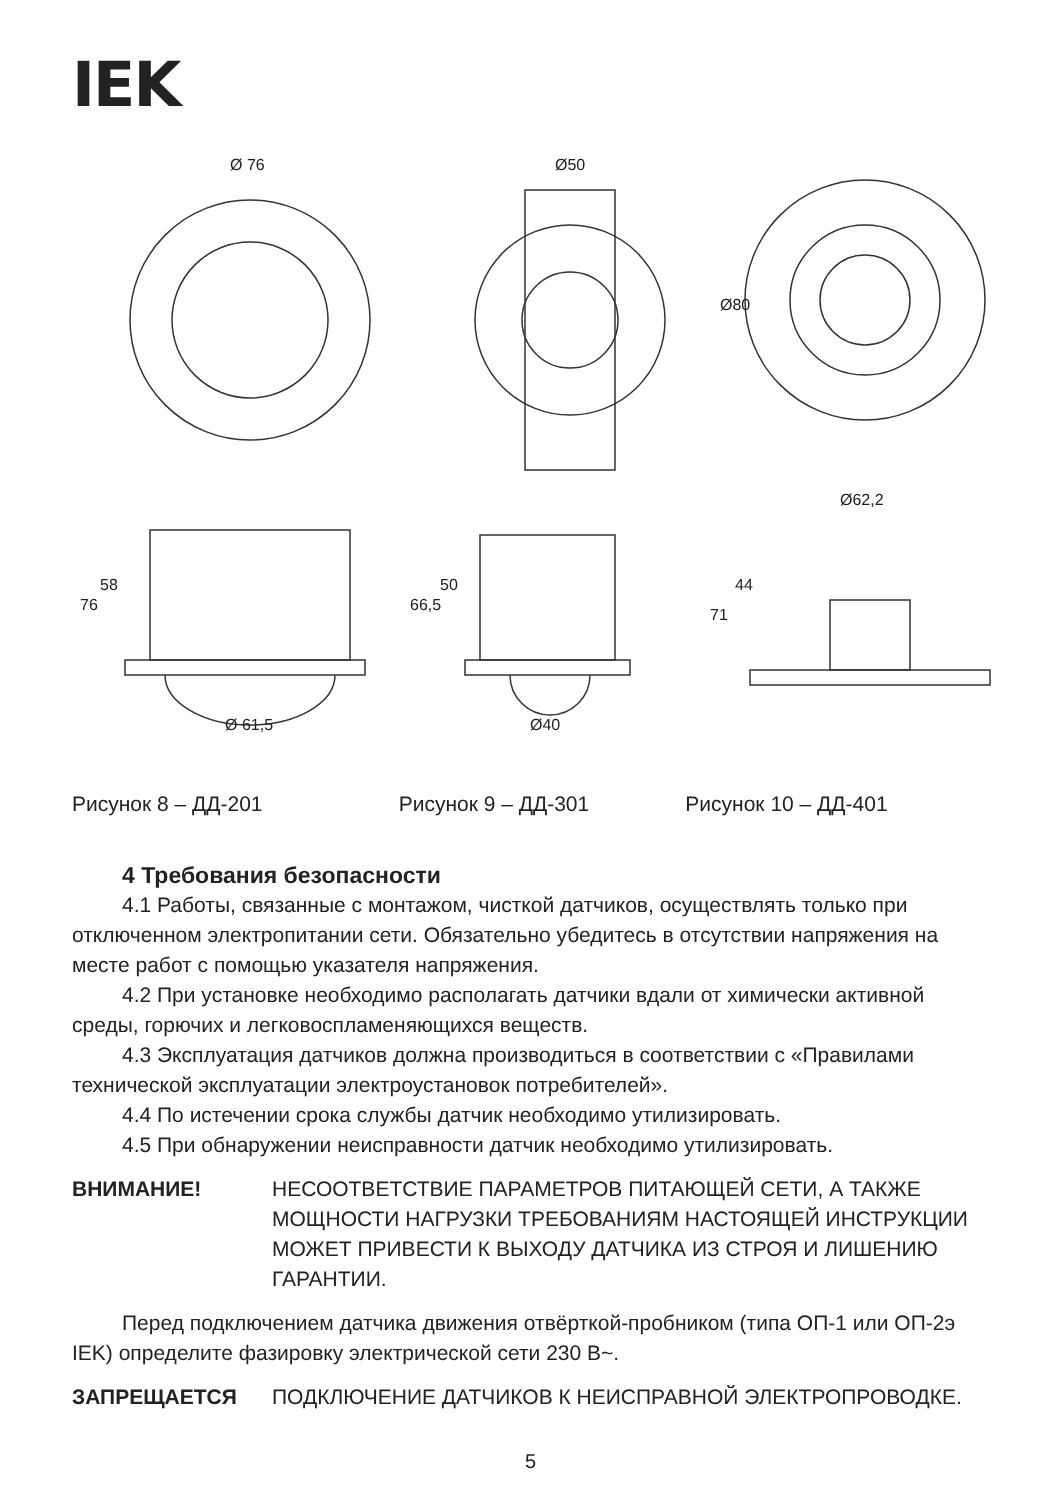IEK
Ø 76
Ø50
Ø80
Ø 61,5
Ø40
Ø62,2
76
58
66,5
50
71
44
Рисунок 8 – ДД-201 Рисунок 9 – ДД-301 Рисунок 10 – ДД-401
4 Требования безопасности
4.1 Работы, связанные с монтажом, чисткой датчиков, осуществлять только при отключенном электропитании сети. Обязательно убедитесь в отсутствии напряжения на месте работ с помощью указателя напряжения.
4.2 При установке необходимо располагать датчики вдали от химически активной среды, горючих и легковоспламеняющихся веществ.
4.3 Эксплуатация датчиков должна производиться в соответствии с «Правилами технической эксплуатации электроустановок потребителей».
4.4 По истечении срока службы датчик необходимо утилизировать.
4.5 При обнаружении неисправности датчик необходимо утилизировать.
ВНИМАНИЕ! НЕСООТВЕТСТВИЕ ПАРАМЕТРОВ ПИТАЮЩЕЙ СЕТИ, А ТАКЖЕ МОЩНОСТИ НАГРУЗКИ ТРЕБОВАНИЯМ НАСТОЯЩЕЙ ИНСТРУКЦИИ МОЖЕТ ПРИВЕСТИ К ВЫХОДУ ДАТЧИКА ИЗ СТРОЯ И ЛИШЕНИЮ ГАРАНТИИ.
Перед подключением датчика движения отвёрткой-пробником (типа ОП-1 или ОП-2э IEK) определите фазировку электрической сети 230 В~.
ЗАПРЕЩАЕТСЯ ПОДКЛЮЧЕНИЕ ДАТЧИКОВ К НЕИСПРАВНОЙ ЭЛЕКТРОПРОВОДКЕ.
5